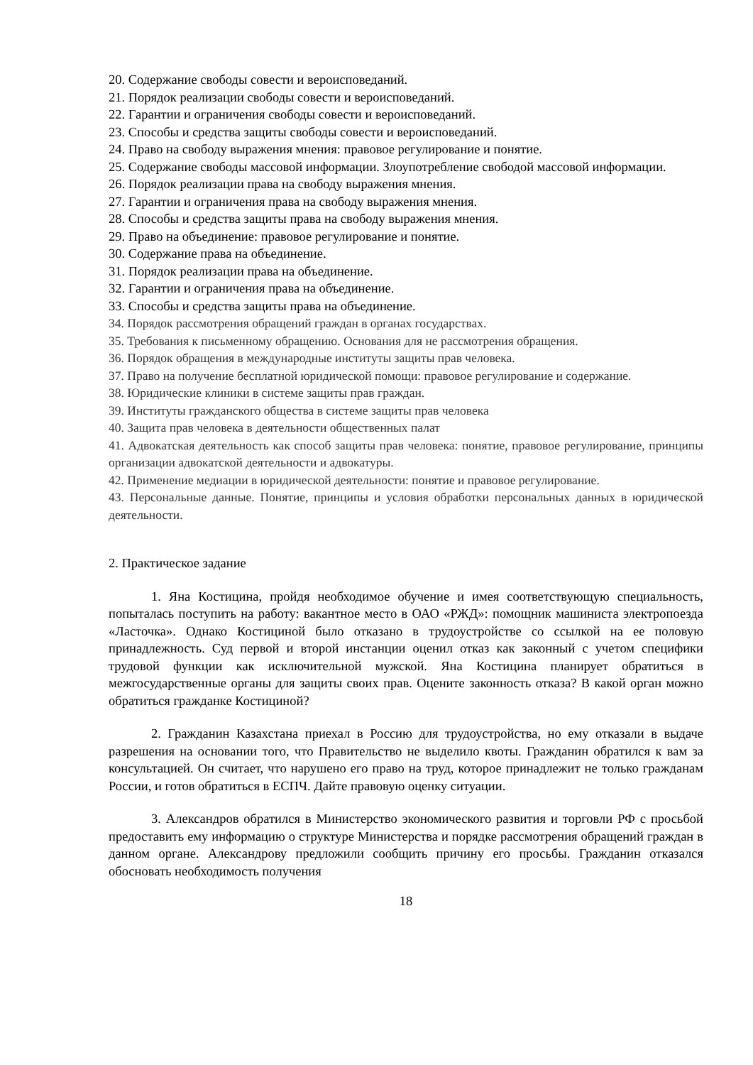20. Содержание свободы совести и вероисповеданий.
21. Порядок реализации свободы совести и вероисповеданий.
22. Гарантии и ограничения свободы совести и вероисповеданий.
23. Способы и средства защиты свободы совести и вероисповеданий.
24. Право на свободу выражения мнения: правовое регулирование и понятие.
25. Содержание свободы массовой информации. Злоупотребление свободой массовой информации.
26. Порядок реализации права на свободу выражения мнения.
27. Гарантии и ограничения права на свободу выражения мнения.
28. Способы и средства защиты права на свободу выражения мнения.
29. Право на объединение: правовое регулирование и понятие.
30. Содержание права на объединение.
31. Порядок реализации права на объединение.
32. Гарантии и ограничения права на объединение.
33. Способы и средства защиты права на объединение.
34. Порядок рассмотрения обращений граждан в органах государствах.
35. Требования к письменному обращению. Основания для не рассмотрения обращения.
36. Порядок обращения в международные институты защиты прав человека.
37. Право на получение бесплатной юридической помощи: правовое регулирование и содержание.
38. Юридические клиники в системе защиты прав граждан.
39. Институты гражданского общества в системе защиты прав человека
40. Защита прав человека в деятельности общественных палат
41. Адвокатская деятельность как способ защиты прав человека: понятие, правовое регулирование, принципы организации адвокатской деятельности и адвокатуры.
42. Применение медиации в юридической деятельности: понятие и правовое регулирование.
43. Персональные данные. Понятие, принципы и условия обработки персональных данных в юридической деятельности.
2. Практическое задание
1. Яна Костицина, пройдя необходимое обучение и имея соответствующую специальность, попыталась поступить на работу: вакантное место в ОАО «РЖД»: помощник машиниста электропоезда «Ласточка». Однако Костициной было отказано в трудоустройстве со ссылкой на ее половую принадлежность. Суд первой и второй инстанции оценил отказ как законный с учетом специфики трудовой функции как исключительной мужской. Яна Костицина планирует обратиться в межгосударственные органы для защиты своих прав. Оцените законность отказа? В какой орган можно обратиться гражданке Костициной?
2. Гражданин Казахстана приехал в Россию для трудоустройства, но ему отказали в выдаче разрешения на основании того, что Правительство не выделило квоты. Гражданин обратился к вам за консультацией. Он считает, что нарушено его право на труд, которое принадлежит не только гражданам России, и готов обратиться в ЕСПЧ. Дайте правовую оценку ситуации.
3. Александров обратился в Министерство экономического развития и торговли РФ с просьбой предоставить ему информацию о структуре Министерства и порядке рассмотрения обращений граждан в данном органе. Александрову предложили сообщить причину его просьбы. Гражданин отказался обосновать необходимость получения
18